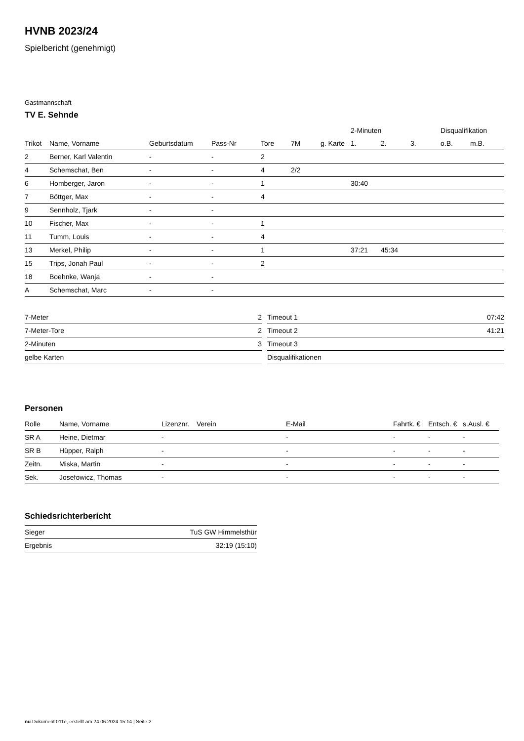HVNB 2023/24
Spielbericht (genehmigt)
Gastmannschaft
TV E. Sehnde
| | | | | | | | 2-Minuten | | | Disqualifikation | |
| --- | --- | --- | --- | --- | --- | --- | --- | --- | --- | --- | --- |
| Trikot | Name, Vorname | Geburtsdatum | Pass-Nr | Tore | 7M | g. Karte | 1. | 2. | 3. | o.B. | m.B. |
| 2 | Berner, Karl Valentin | - | - | 2 | | | | | | | |
| 4 | Schemschat, Ben | - | - | 4 | 2/2 | | | | | | |
| 6 | Homberger, Jaron | - | - | 1 | | | 30:40 | | | | |
| 7 | Böttger, Max | - | - | 4 | | | | | | | |
| 9 | Sennholz, Tjark | - | - | | | | | | | | |
| 10 | Fischer, Max | - | - | 1 | | | | | | | |
| 11 | Tumm, Louis | - | - | 4 | | | | | | | |
| 13 | Merkel, Philip | - | - | 1 | | | 37:21 | 45:34 | | | |
| 15 | Trips, Jonah Paul | - | - | 2 | | | | | | | |
| 18 | Boehnke, Wanja | - | - | | | | | | | | |
| A | Schemschat, Marc | - | - | | | | | | | | |
| 7-Meter | 2 |
| 7-Meter-Tore | 2 |
| 2-Minuten | 3 |
| gelbe Karten | |
| Timeout 1 | 07:42 |
| Timeout 2 | 41:21 |
| Timeout 3 | |
| Disqualifikationen | |
Personen
| Rolle | Name, Vorname | Lizenznr. | Verein | E-Mail | Fahrtk. € | Entsch. € | s.Ausl. € |
| --- | --- | --- | --- | --- | --- | --- | --- |
| SR A | Heine, Dietmar | - | | - | - | - | - |
| SR B | Hüpper, Ralph | - | | - | - | - | - |
| Zeitn. | Miska, Martin | - | | - | - | - | - |
| Sek. | Josefowicz, Thomas | - | | - | - | - | - |
Schiedsrichterbericht
| Sieger | TuS GW Himmelsthür |
| Ergebnis | 32:19 (15:10) |
nu.Dokument 011e, erstellt am 24.06.2024 15:14 | Seite 2